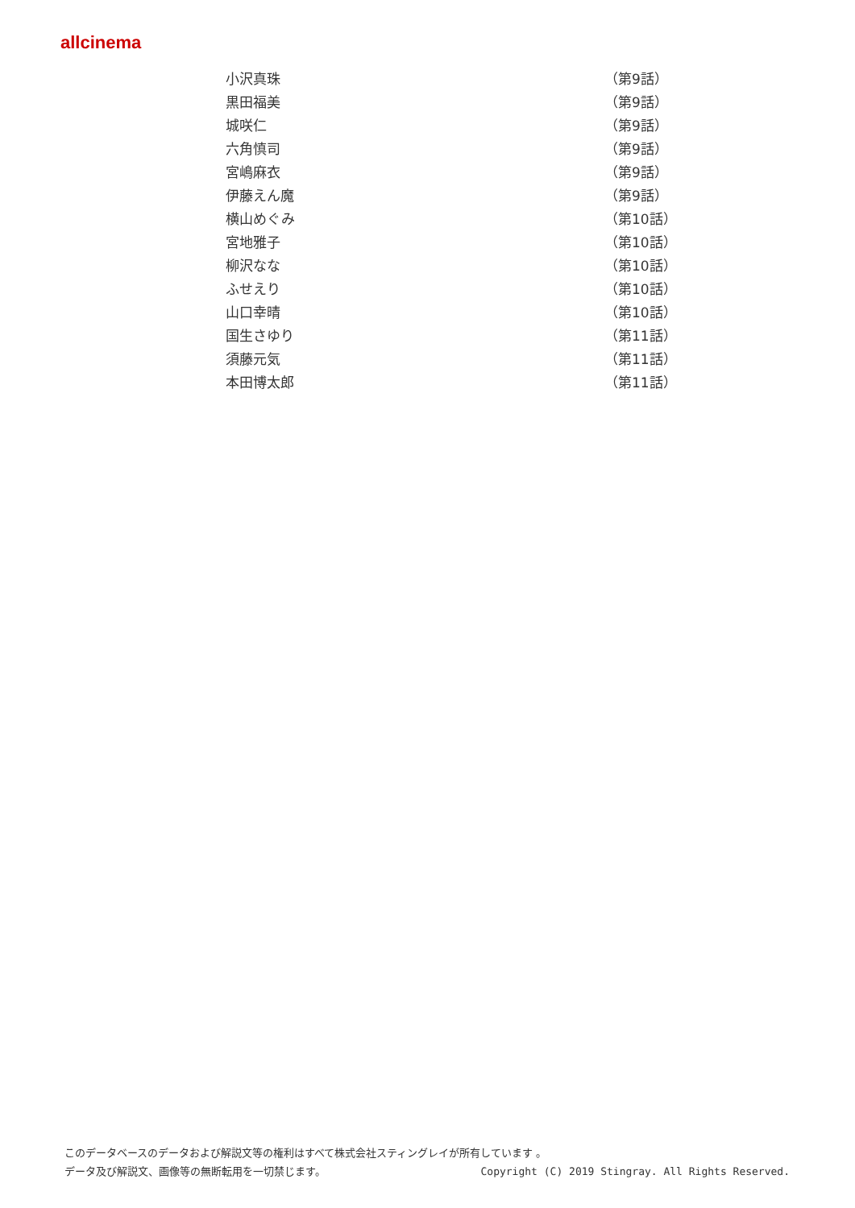allcinema
| 小沢真珠 | （第9話） |
| 黒田福美 | （第9話） |
| 城咲仁 | （第9話） |
| 六角慎司 | （第9話） |
| 宮嶋麻衣 | （第9話） |
| 伊藤えん魔 | （第9話） |
| 横山めぐみ | （第10話） |
| 宮地雅子 | （第10話） |
| 柳沢なな | （第10話） |
| ふせえり | （第10話） |
| 山口幸晴 | （第10話） |
| 国生さゆり | （第11話） |
| 須藤元気 | （第11話） |
| 本田博太郎 | （第11話） |
このデータベースのデータおよび解説文等の権利はすべて株式会社スティングレイが所有しています 。
データ及び解説文、画像等の無断転用を一切禁じます。 Copyright (C) 2019 Stingray. All Rights Reserved.